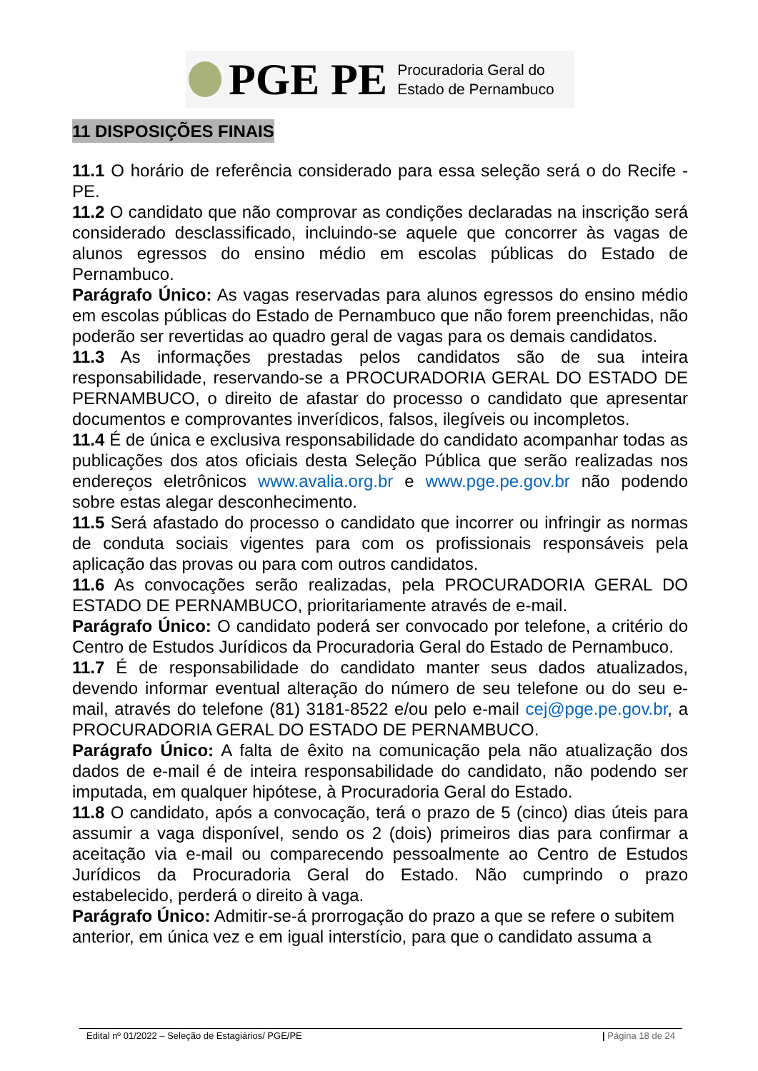PGE PE
Procuradoria Geral do
Estado de Pernambuco
11 DISPOSIÇÕES FINAIS
11.1 O horário de referência considerado para essa seleção será o do Recife -PE.
11.2 O candidato que não comprovar as condições declaradas na inscrição será considerado desclassificado, incluindo-se aquele que concorrer às vagas de alunos egressos do ensino médio em escolas públicas do Estado de Pernambuco.
Parágrafo Único: As vagas reservadas para alunos egressos do ensino médio em escolas públicas do Estado de Pernambuco que não forem preenchidas, não poderão ser revertidas ao quadro geral de vagas para os demais candidatos.
11.3 As informações prestadas pelos candidatos são de sua inteira responsabilidade, reservando-se a PROCURADORIA GERAL DO ESTADO DE PERNAMBUCO, o direito de afastar do processo o candidato que apresentar documentos e comprovantes inverídicos, falsos, ilegíveis ou incompletos.
11.4 É de única e exclusiva responsabilidade do candidato acompanhar todas as publicações dos atos oficiais desta Seleção Pública que serão realizadas nos endereços eletrônicos www.avalia.org.br e www.pge.pe.gov.br não podendo sobre estas alegar desconhecimento.
11.5 Será afastado do processo o candidato que incorrer ou infringir as normas de conduta sociais vigentes para com os profissionais responsáveis pela aplicação das provas ou para com outros candidatos.
11.6 As convocações serão realizadas, pela PROCURADORIA GERAL DO ESTADO DE PERNAMBUCO, prioritariamente através de e-mail.
Parágrafo Único: O candidato poderá ser convocado por telefone, a critério do Centro de Estudos Jurídicos da Procuradoria Geral do Estado de Pernambuco.
11.7 É de responsabilidade do candidato manter seus dados atualizados, devendo informar eventual alteração do número de seu telefone ou do seu e-mail, através do telefone (81) 3181-8522 e/ou pelo e-mail cej@pge.pe.gov.br, a PROCURADORIA GERAL DO ESTADO DE PERNAMBUCO.
Parágrafo Único: A falta de êxito na comunicação pela não atualização dos dados de e-mail é de inteira responsabilidade do candidato, não podendo ser imputada, em qualquer hipótese, à Procuradoria Geral do Estado.
11.8 O candidato, após a convocação, terá o prazo de 5 (cinco) dias úteis para assumir a vaga disponível, sendo os 2 (dois) primeiros dias para confirmar a aceitação via e-mail ou comparecendo pessoalmente ao Centro de Estudos Jurídicos da Procuradoria Geral do Estado. Não cumprindo o prazo estabelecido, perderá o direito à vaga.
Parágrafo Único: Admitir-se-á prorrogação do prazo a que se refere o subitem anterior, em única vez e em igual interstício, para que o candidato assuma a
Edital nº 01/2022 – Seleção de Estagiários/ PGE/PE | Página 18 de 24